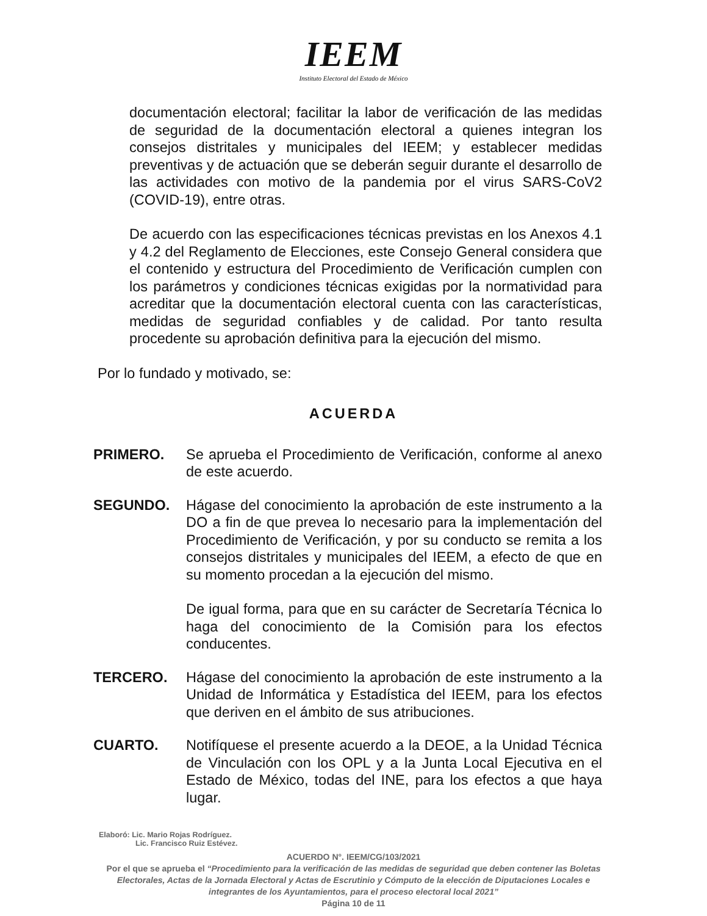IEEM
Instituto Electoral del Estado de México
documentación electoral; facilitar la labor de verificación de las medidas de seguridad de la documentación electoral a quienes integran los consejos distritales y municipales del IEEM; y establecer medidas preventivas y de actuación que se deberán seguir durante el desarrollo de las actividades con motivo de la pandemia por el virus SARS-CoV2 (COVID-19), entre otras.
De acuerdo con las especificaciones técnicas previstas en los Anexos 4.1 y 4.2 del Reglamento de Elecciones, este Consejo General considera que el contenido y estructura del Procedimiento de Verificación cumplen con los parámetros y condiciones técnicas exigidas por la normatividad para acreditar que la documentación electoral cuenta con las características, medidas de seguridad confiables y de calidad. Por tanto resulta procedente su aprobación definitiva para la ejecución del mismo.
Por lo fundado y motivado, se:
ACUERDA
PRIMERO. Se aprueba el Procedimiento de Verificación, conforme al anexo de este acuerdo.
SEGUNDO. Hágase del conocimiento la aprobación de este instrumento a la DO a fin de que prevea lo necesario para la implementación del Procedimiento de Verificación, y por su conducto se remita a los consejos distritales y municipales del IEEM, a efecto de que en su momento procedan a la ejecución del mismo.
De igual forma, para que en su carácter de Secretaría Técnica lo haga del conocimiento de la Comisión para los efectos conducentes.
TERCERO. Hágase del conocimiento la aprobación de este instrumento a la Unidad de Informática y Estadística del IEEM, para los efectos que deriven en el ámbito de sus atribuciones.
CUARTO. Notifíquese el presente acuerdo a la DEOE, a la Unidad Técnica de Vinculación con los OPL y a la Junta Local Ejecutiva en el Estado de México, todas del INE, para los efectos a que haya lugar.
Elaboró: Lic. Mario Rojas Rodríguez.
Lic. Francisco Ruiz Estévez.
ACUERDO N°. IEEM/CG/103/2021
Por el que se aprueba el “Procedimiento para la verificación de las medidas de seguridad que deben contener las Boletas Electorales, Actas de la Jornada Electoral y Actas de Escrutinio y Cómputo de la elección de Diputaciones Locales e integrantes de los Ayuntamientos, para el proceso electoral local 2021”
Página 10 de 11